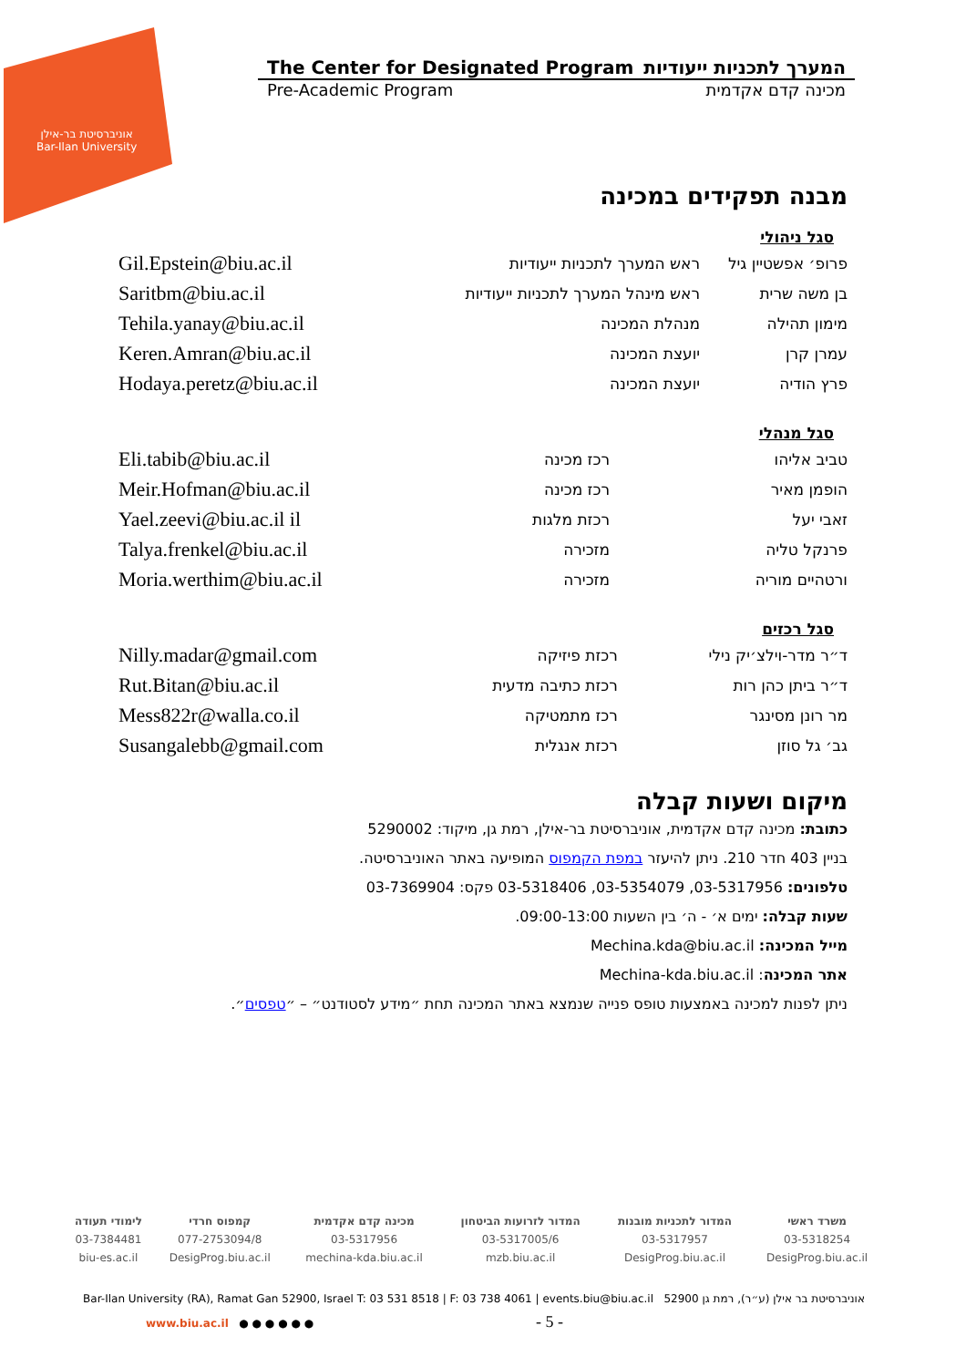אוניברסיטת בר-אילן
Bar-Ilan University
The Center for Designated Program המערך לתכניות ייעודיות
Pre-Academic Program מכינה קדם אקדמית
מבנה תפקידים במכינה
סגל ניהולי
| Gil.Epstein@biu.ac.il | ראש המערך לתכניות ייעודיות | פרופ׳ אפשטיין גיל |
| Saritbm@biu.ac.il | ראש מינהל המערך לתכניות ייעודיות | בן משה שרית |
| Tehila.yanay@biu.ac.il | מנהלת המכינה | מימון תהילה |
| Keren.Amran@biu.ac.il | יועצת המכינה | עמרן קרן |
| Hodaya.peretz@biu.ac.il | יועצת המכינה | פרץ הודיה |
סגל מנהלי
| Eli.tabib@biu.ac.il | רכז מכינה | טביב אליהו |
| Meir.Hofman@biu.ac.il | רכז מכינה | הופמן מאיר |
| Yael.zeevi@biu.ac.il il | רכזת מלגות | זאבי יעל |
| Talya.frenkel@biu.ac.il | מזכירה | פרנקל טליה |
| Moria.werthim@biu.ac.il | מזכירה | ורטהיים מוריה |
סגל רכזים
| Nilly.madar@gmail.com | רכזת פיזיקה | ד״ר מדר-וילצ׳יק נילי |
| Rut.Bitan@biu.ac.il | רכזת כתיבה מדעית | ד״ר ביתן כהן רות |
| Mess822r@walla.co.il | רכז מתמטיקה | מר רונן מסינגר |
| Susangalebb@gmail.com | רכזת אנגלית | גב׳ גל סוזן |
מיקום ושעות קבלה
כתובת: מכינה קדם אקדמית, אוניברסיטת בר-אילן, רמת גן, מיקוד: 5290002
בניין 403 חדר 210. ניתן להיעזר במפת הקמפוס המופיעה באתר האוניברסיטה.
טלפונים: 03-5317956, 03-5354079, 03-5318406 פקס: 03-7369904
שעות קבלה: ימים א׳ - ה׳ בין השעות 09:00-13:00.
מייל המכינה: Mechina.kda@biu.ac.il
אתר המכינה: Mechina-kda.biu.ac.il
ניתן לפנות למכינה באמצעות טופס פנייה שנמצא באתר המכינה תחת ״מידע לסטודנט״ – ״טפסים״.
| משרד ראשי | המדור לתכניות מובנות | המדור לזרועות הביטחון | מכינה קדם אקדמית | קמפוס חרדי | לימודי תעודה |
| 03-5318254 | 03-5317957 | 03-5317005/6 | 03-5317956 | 077-2753094/8 | 03-7384481 |
| DesigProg.biu.ac.il | DesigProg.biu.ac.il | mzb.biu.ac.il | mechina-kda.biu.ac.il | DesigProg.biu.ac.il | biu-es.ac.il |
Bar-Ilan University (RA), Ramat Gan 52900, Israel T: 03 531 8518 | F: 03 738 4061 | events.biu@biu.ac.il אוניברסיטת בר אילן (ע״ר), רמת גן 52900
www.biu.ac.il ● ● ● ● ● ● - 5 -